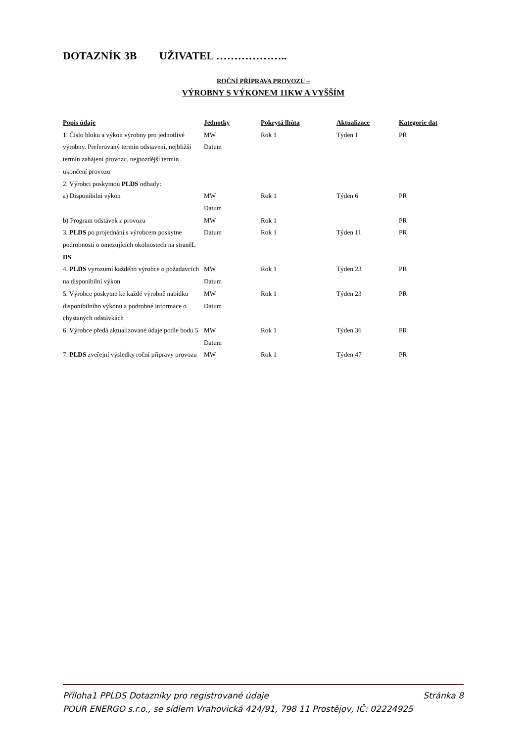DOTAZNÍK 3B UŽIVATEL ………………..
ROČNÍ PŘÍPRAVA PROVOZU –
VÝROBNY S VÝKONEM 11KW A VYŠŠÍM
| Popis údaje | Jednotky | Pokrytá lhůta | Aktualizace | Kategorie dat |
| --- | --- | --- | --- | --- |
| 1. Číslo bloku a výkon výrobny pro jednotlivé výrobny. Preferovaný termín odstavení, nejbližší termín zahájení provozu, nejpozdější termín ukončení provozu | MW Datum | Rok 1 | Týden 1 | PR |
| 2. Výrobci poskytnou PLDS odhady: | | | | |
| a) Disponibilní výkon | MW Datum | Rok 1 | Týden 6 | PR |
| b) Program odstávek z provozu | MW | Rok 1 | | PR |
| 3. PLDS po projednání s výrobcem poskytne podrobnosti o omezujících okolnostech na straněL DS | Datum | Rok 1 | Týden 11 | PR |
| 4. PLDS vyrozumí každého výrobce o požadavcích na disponibilní výkon | MW Datum | Rok 1 | Týden 23 | PR |
| 5. Výrobce poskytne ke každé výrobně nabídku disponibilního výkonu a podrobné informace o chystaných odstávkách | MW Datum | Rok 1 | Týden 23 | PR |
| 6. Výrobce předá aktualizované údaje podle bodu 5 | MW Datum | Rok 1 | Týden 36 | PR |
| 7. PLDS zveřejní výsledky roční přípravy provozu | MW | Rok 1 | Týden 47 | PR |
Příloha1 PPLDS Dotazníky pro registrované údaje Stránka 8
POUR ENERGO s.r.o., se sídlem Vrahovická 424/91, 798 11 Prostějov, IČ: 02224925